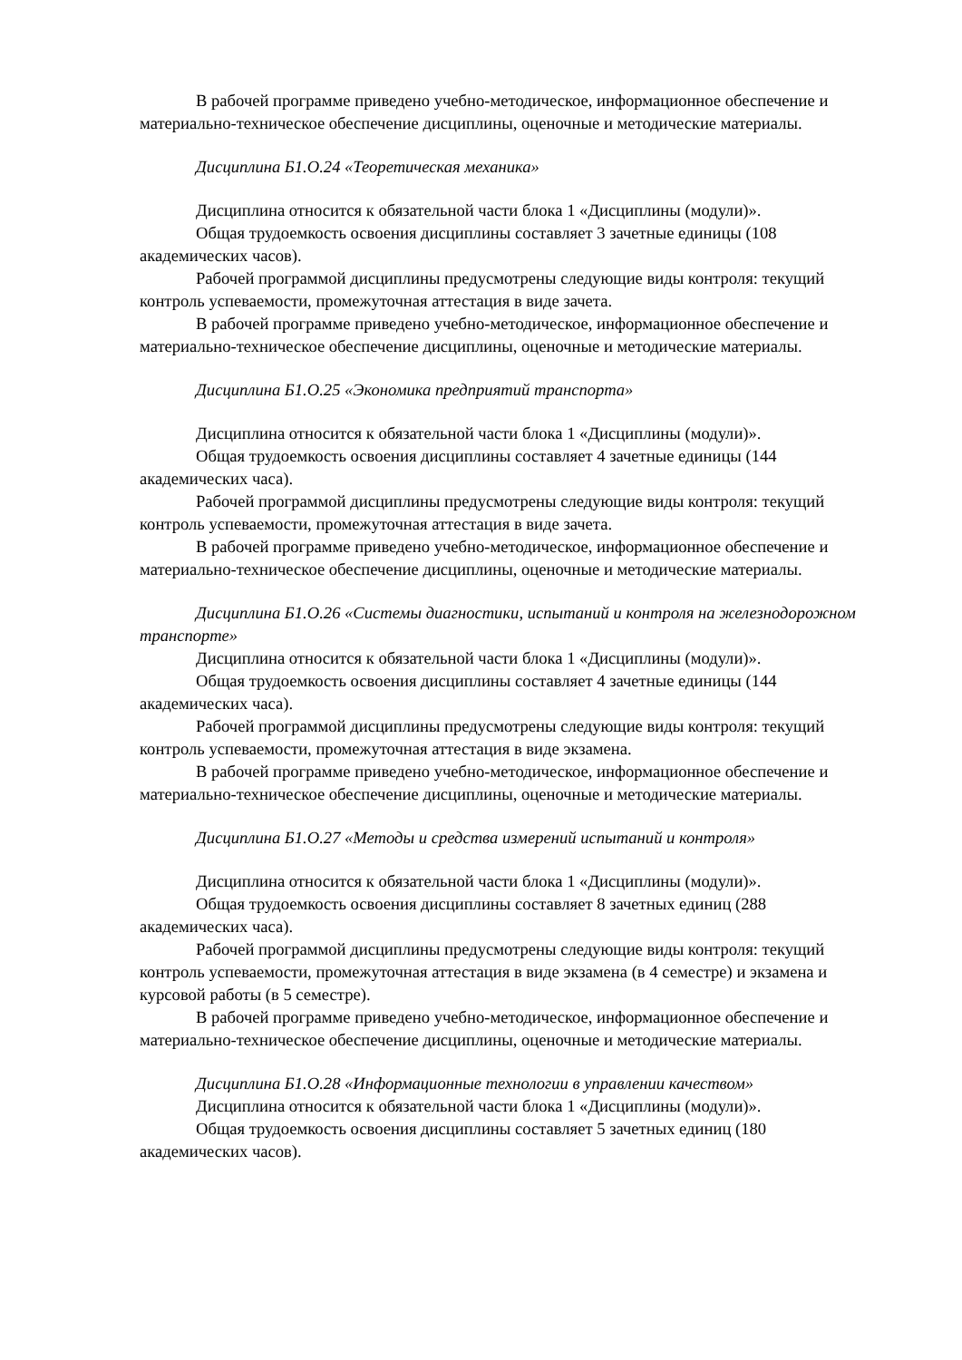В рабочей программе приведено учебно-методическое, информационное обеспечение и материально-техническое обеспечение дисциплины, оценочные и методические материалы.
Дисциплина Б1.О.24 «Теоретическая механика»
Дисциплина относится к обязательной части блока 1 «Дисциплины (модули)».
Общая трудоемкость освоения дисциплины составляет 3 зачетные единицы (108 академических часов).
Рабочей программой дисциплины предусмотрены следующие виды контроля: текущий контроль успеваемости, промежуточная аттестация в виде зачета.
В рабочей программе приведено учебно-методическое, информационное обеспечение и материально-техническое обеспечение дисциплины, оценочные и методические материалы.
Дисциплина Б1.О.25 «Экономика предприятий транспорта»
Дисциплина относится к обязательной части блока 1 «Дисциплины (модули)».
Общая трудоемкость освоения дисциплины составляет 4 зачетные единицы (144 академических часа).
Рабочей программой дисциплины предусмотрены следующие виды контроля: текущий контроль успеваемости, промежуточная аттестация в виде зачета.
В рабочей программе приведено учебно-методическое, информационное обеспечение и материально-техническое обеспечение дисциплины, оценочные и методические материалы.
Дисциплина Б1.О.26 «Системы диагностики, испытаний и контроля на железнодорожном транспорте»
Дисциплина относится к обязательной части блока 1 «Дисциплины (модули)».
Общая трудоемкость освоения дисциплины составляет 4 зачетные единицы (144 академических часа).
Рабочей программой дисциплины предусмотрены следующие виды контроля: текущий контроль успеваемости, промежуточная аттестация в виде экзамена.
В рабочей программе приведено учебно-методическое, информационное обеспечение и материально-техническое обеспечение дисциплины, оценочные и методические материалы.
Дисциплина Б1.О.27 «Методы и средства измерений испытаний и контроля»
Дисциплина относится к обязательной части блока 1 «Дисциплины (модули)».
Общая трудоемкость освоения дисциплины составляет 8 зачетных единиц (288 академических часа).
Рабочей программой дисциплины предусмотрены следующие виды контроля: текущий контроль успеваемости, промежуточная аттестация в виде экзамена (в 4 семестре) и экзамена и курсовой работы (в 5 семестре).
В рабочей программе приведено учебно-методическое, информационное обеспечение и материально-техническое обеспечение дисциплины, оценочные и методические материалы.
Дисциплина Б1.О.28 «Информационные технологии в управлении качеством»
Дисциплина относится к обязательной части блока 1 «Дисциплины (модули)».
Общая трудоемкость освоения дисциплины составляет 5 зачетных единиц (180 академических часов).